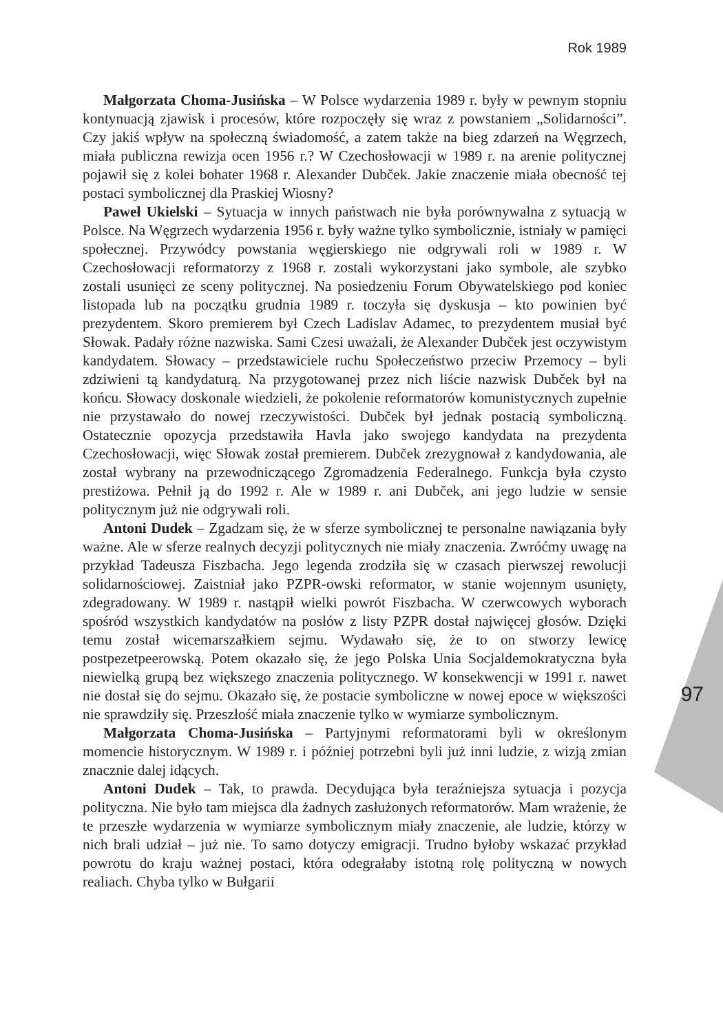Rok 1989
97
Małgorzata Choma-Jusińska – W Polsce wydarzenia 1989 r. były w pewnym stopniu kontynuacją zjawisk i procesów, które rozpoczęły się wraz z powstaniem „Solidarności”. Czy jakiś wpływ na społeczną świadomość, a zatem także na bieg zdarzeń na Węgrzech, miała publiczna rewizja ocen 1956 r.? W Czechosłowacji w 1989 r. na arenie politycznej pojawił się z kolei bohater 1968 r. Alexander Dubček. Jakie znaczenie miała obecność tej postaci symbolicznej dla Praskiej Wiosny?
Paweł Ukielski – Sytuacja w innych państwach nie była porównywalna z sytuacją w Polsce. Na Węgrzech wydarzenia 1956 r. były ważne tylko symbolicznie, istniały w pamięci społecznej. Przywódcy powstania węgierskiego nie odgrywali roli w 1989 r. W Czechosłowacji reformatorzy z 1968 r. zostali wykorzystani jako symbole, ale szybko zostali usunięci ze sceny politycznej. Na posiedzeniu Forum Obywatelskiego pod koniec listopada lub na początku grudnia 1989 r. toczyła się dyskusja – kto powinien być prezydentem. Skoro premierem był Czech Ladislav Adamec, to prezydentem musiał być Słowak. Padały różne nazwiska. Sami Czesi uważali, że Alexander Dubček jest oczywistym kandydatem. Słowacy – przedstawiciele ruchu Społeczeństwo przeciw Przemocy – byli zdziwieni tą kandydaturą. Na przygotowanej przez nich liście nazwisk Dubček był na końcu. Słowacy doskonale wiedzieli, że pokolenie reformatorów komunistycznych zupełnie nie przystawało do nowej rzeczywistości. Dubček był jednak postacią symboliczną. Ostatecznie opozycja przedstawiła Havla jako swojego kandydata na prezydenta Czechosłowacji, więc Słowak został premierem. Dubček zrezygnował z kandydowania, ale został wybrany na przewodniczącego Zgromadzenia Federalnego. Funkcja była czysto prestiżowa. Pełnił ją do 1992 r. Ale w 1989 r. ani Dubček, ani jego ludzie w sensie politycznym już nie odgrywali roli.
Antoni Dudek – Zgadzam się, że w sferze symbolicznej te personalne nawiązania były ważne. Ale w sferze realnych decyzji politycznych nie miały znaczenia. Zwróćmy uwagę na przykład Tadeusza Fiszbacha. Jego legenda zrodziła się w czasach pierwszej rewolucji solidarnościowej. Zaistniał jako PZPR-owski reformator, w stanie wojennym usunięty, zdegradowany. W 1989 r. nastąpił wielki powrót Fiszbacha. W czerwcowych wyborach spośród wszystkich kandydatów na posłów z listy PZPR dostał najwięcej głosów. Dzięki temu został wicemarszałkiem sejmu. Wydawało się, że to on stworzy lewicę postpezetpeerowską. Potem okazało się, że jego Polska Unia Socjaldemokratyczna była niewielką grupą bez większego znaczenia politycznego. W konsekwencji w 1991 r. nawet nie dostał się do sejmu. Okazało się, że postacie symboliczne w nowej epoce w większości nie sprawdziły się. Przeszłość miała znaczenie tylko w wymiarze symbolicznym.
Małgorzata Choma-Jusińska – Partyjnymi reformatorami byli w określonym momencie historycznym. W 1989 r. i później potrzebni byli już inni ludzie, z wizją zmian znacznie dalej idących.
Antoni Dudek – Tak, to prawda. Decydująca była teraźniejsza sytuacja i pozycja polityczna. Nie było tam miejsca dla żadnych zasłużonych reformatorów. Mam wrażenie, że te przeszłe wydarzenia w wymiarze symbolicznym miały znaczenie, ale ludzie, którzy w nich brali udział – już nie. To samo dotyczy emigracji. Trudno byłoby wskazać przykład powrotu do kraju ważnej postaci, która odegrałaby istotną rolę polityczną w nowych realiach. Chyba tylko w Bułgarii